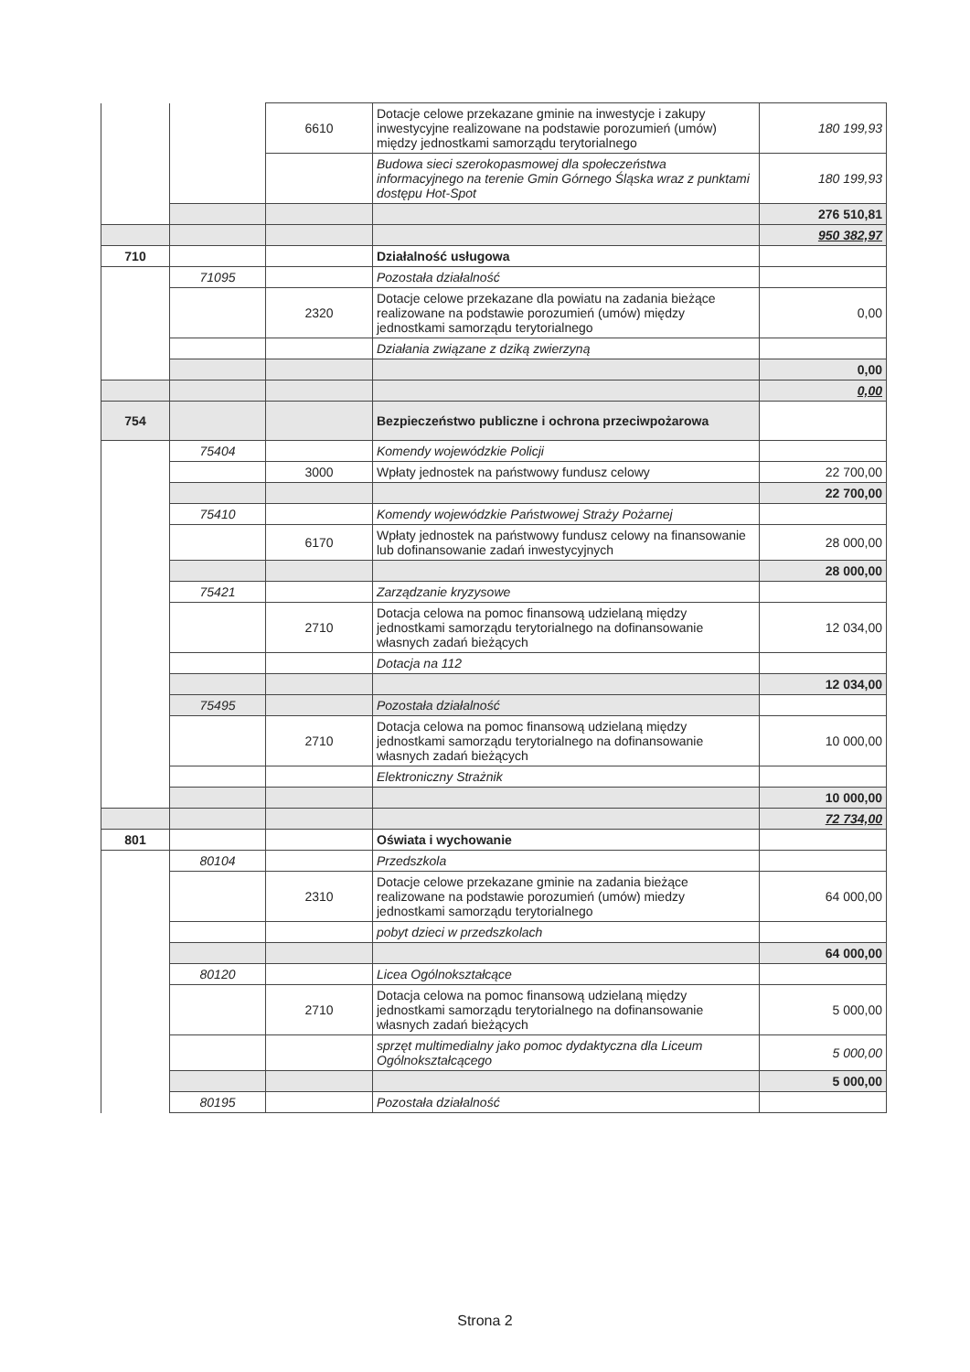| | | 6610 | Dotacje celowe przekazane gminie na inwestycje i zakupy inwestycyjne realizowane na podstawie porozumień (umów) między jednostkami samorządu terytorialnego | 180 199,93 |
| | | | Budowa sieci szerokopasmowej dla społeczeństwa informacyjnego na terenie Gmin Górnego Śląska wraz z punktami dostępu Hot-Spot | 180 199,93 |
| | | | | 276 510,81 |
| | | | | 950 382,97 |
| 710 | | | Działalność usługowa | |
| | 71095 | | Pozostała działalność | |
| | | 2320 | Dotacje celowe przekazane dla powiatu na zadania bieżące realizowane na podstawie porozumień (umów) między jednostkami samorządu terytorialnego | 0,00 |
| | | | Działania związane z dziką zwierzyną | |
| | | | | 0,00 |
| | | | | 0,00 |
| 754 | | | Bezpieczeństwo publiczne i ochrona przeciwpożarowa | |
| | 75404 | | Komendy wojewódzkie Policji | |
| | | 3000 | Wpłaty jednostek na państwowy fundusz celowy | 22 700,00 |
| | | | | 22 700,00 |
| | 75410 | | Komendy wojewódzkie Państwowej Straży Pożarnej | |
| | | 6170 | Wpłaty jednostek na państwowy fundusz celowy na finansowanie lub dofinansowanie zadań inwestycyjnych | 28 000,00 |
| | | | | 28 000,00 |
| | 75421 | | Zarządzanie kryzysowe | |
| | | 2710 | Dotacja celowa na pomoc finansową udzielaną między jednostkami samorządu terytorialnego na dofinansowanie własnych zadań bieżących | 12 034,00 |
| | | | Dotacja na 112 | |
| | | | | 12 034,00 |
| | 75495 | | Pozostała działalność | |
| | | 2710 | Dotacja celowa na pomoc finansową udzielaną między jednostkami samorządu terytorialnego na dofinansowanie własnych zadań bieżących | 10 000,00 |
| | | | Elektroniczny Strażnik | |
| | | | | 10 000,00 |
| | | | | 72 734,00 |
| 801 | | | Oświata i wychowanie | |
| | 80104 | | Przedszkola | |
| | | 2310 | Dotacje celowe przekazane gminie na zadania bieżące realizowane na podstawie porozumień (umów) miedzy jednostkami samorządu terytorialnego | 64 000,00 |
| | | | pobyt dzieci w przedszkolach | |
| | | | | 64 000,00 |
| | 80120 | | Licea Ogólnokształcące | |
| | | 2710 | Dotacja celowa na pomoc finansową udzielaną między jednostkami samorządu terytorialnego na dofinansowanie własnych zadań bieżących | 5 000,00 |
| | | | sprzęt multimedialny jako pomoc dydaktyczna dla Liceum Ogólnokształcącego | 5 000,00 |
| | | | | 5 000,00 |
| | 80195 | | Pozostała działalność | |
Strona 2